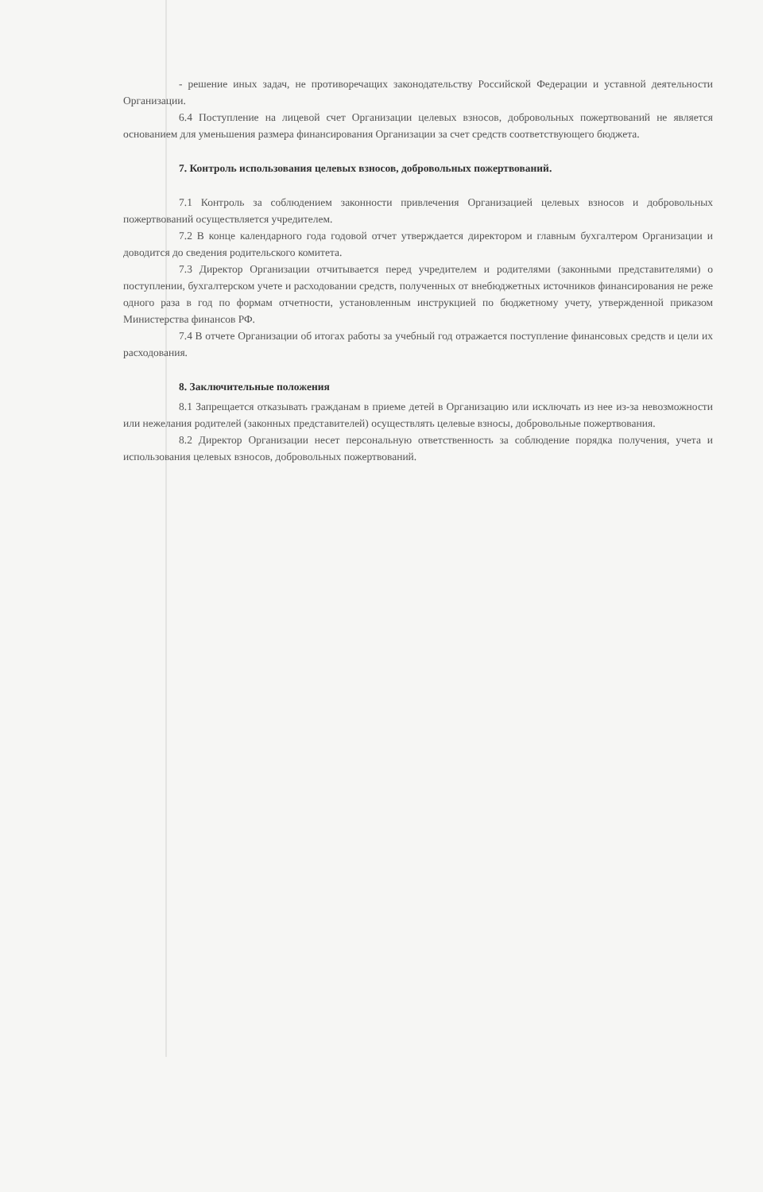- решение иных задач, не противоречащих законодательству Российской Федерации и уставной деятельности Организации.
6.4 Поступление на лицевой счет Организации целевых взносов, добровольных пожертвований не является основанием для уменьшения размера финансирования Организации за счет средств соответствующего бюджета.
7. Контроль использования целевых взносов, добровольных пожертвований.
7.1 Контроль за соблюдением законности привлечения Организацией целевых взносов и добровольных пожертвований осуществляется учредителем.
7.2 В конце календарного года годовой отчет утверждается директором и главным бухгалтером Организации и доводится до сведения родительского комитета.
7.3 Директор Организации отчитывается перед учредителем и родителями (законными представителями) о поступлении, бухгалтерском учете и расходовании средств, полученных от внебюджетных источников финансирования не реже одного раза в год по формам отчетности, установленным инструкцией по бюджетному учету, утвержденной приказом Министерства финансов РФ.
7.4 В отчете Организации об итогах работы за учебный год отражается поступление финансовых средств и цели их расходования.
8. Заключительные положения
8.1 Запрещается отказывать гражданам в приеме детей в Организацию или исключать из нее из-за невозможности или нежелания родителей (законных представителей) осуществлять целевые взносы, добровольные пожертвования.
8.2 Директор Организации несет персональную ответственность за соблюдение порядка получения, учета и использования целевых взносов, добровольных пожертвований.